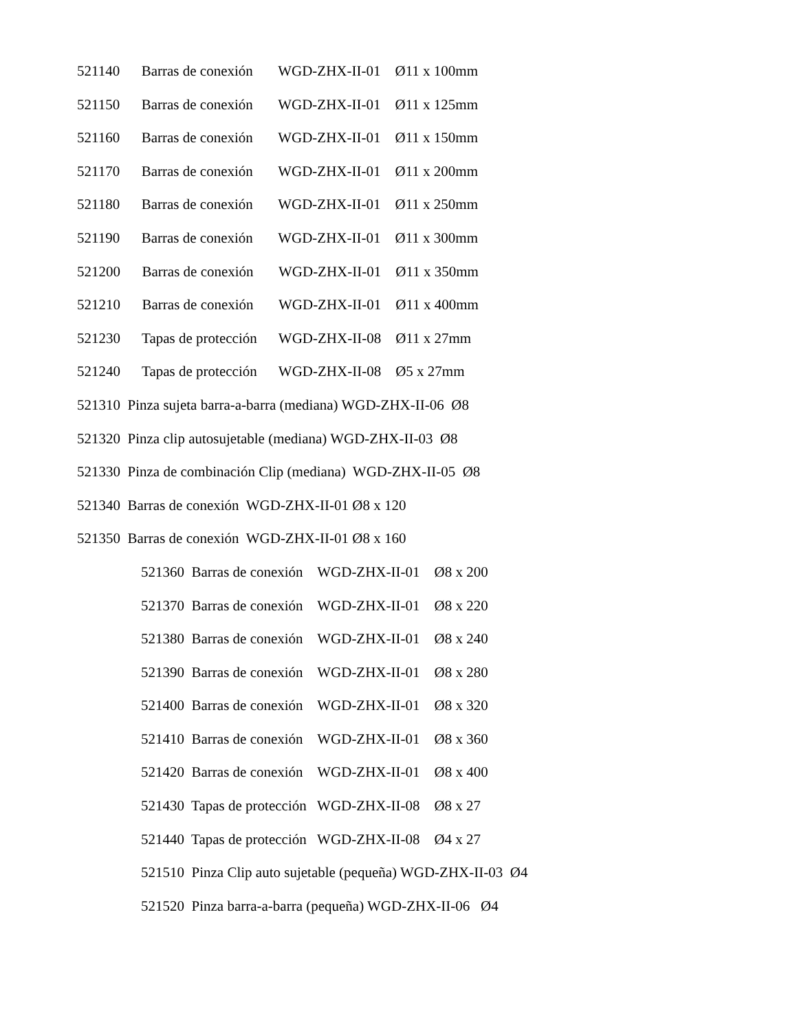521140 Barras de conexión WGD-ZHX-II-01 Ø11 x 100mm
521150 Barras de conexión WGD-ZHX-II-01 Ø11 x 125mm
521160 Barras de conexión WGD-ZHX-II-01 Ø11 x 150mm
521170 Barras de conexión WGD-ZHX-II-01 Ø11 x 200mm
521180 Barras de conexión WGD-ZHX-II-01 Ø11 x 250mm
521190 Barras de conexión WGD-ZHX-II-01 Ø11 x 300mm
521200 Barras de conexión WGD-ZHX-II-01 Ø11 x 350mm
521210 Barras de conexión WGD-ZHX-II-01 Ø11 x 400mm
521230 Tapas de protección WGD-ZHX-II-08 Ø11 x 27mm
521240 Tapas de protección WGD-ZHX-II-08 Ø5 x 27mm
521310 Pinza sujeta barra-a-barra (mediana) WGD-ZHX-II-06 Ø8
521320 Pinza clip autosujetable (mediana) WGD-ZHX-II-03 Ø8
521330 Pinza de combinación Clip (mediana) WGD-ZHX-II-05 Ø8
521340 Barras de conexión WGD-ZHX-II-01 Ø8 x 120
521350 Barras de conexión WGD-ZHX-II-01 Ø8 x 160
521360 Barras de conexión WGD-ZHX-II-01 Ø8 x 200
521370 Barras de conexión WGD-ZHX-II-01 Ø8 x 220
521380 Barras de conexión WGD-ZHX-II-01 Ø8 x 240
521390 Barras de conexión WGD-ZHX-II-01 Ø8 x 280
521400 Barras de conexión WGD-ZHX-II-01 Ø8 x 320
521410 Barras de conexión WGD-ZHX-II-01 Ø8 x 360
521420 Barras de conexión WGD-ZHX-II-01 Ø8 x 400
521430 Tapas de protección WGD-ZHX-II-08 Ø8 x 27
521440 Tapas de protección WGD-ZHX-II-08 Ø4 x 27
521510 Pinza Clip auto sujetable (pequeña) WGD-ZHX-II-03 Ø4
521520 Pinza barra-a-barra (pequeña) WGD-ZHX-II-06 Ø4